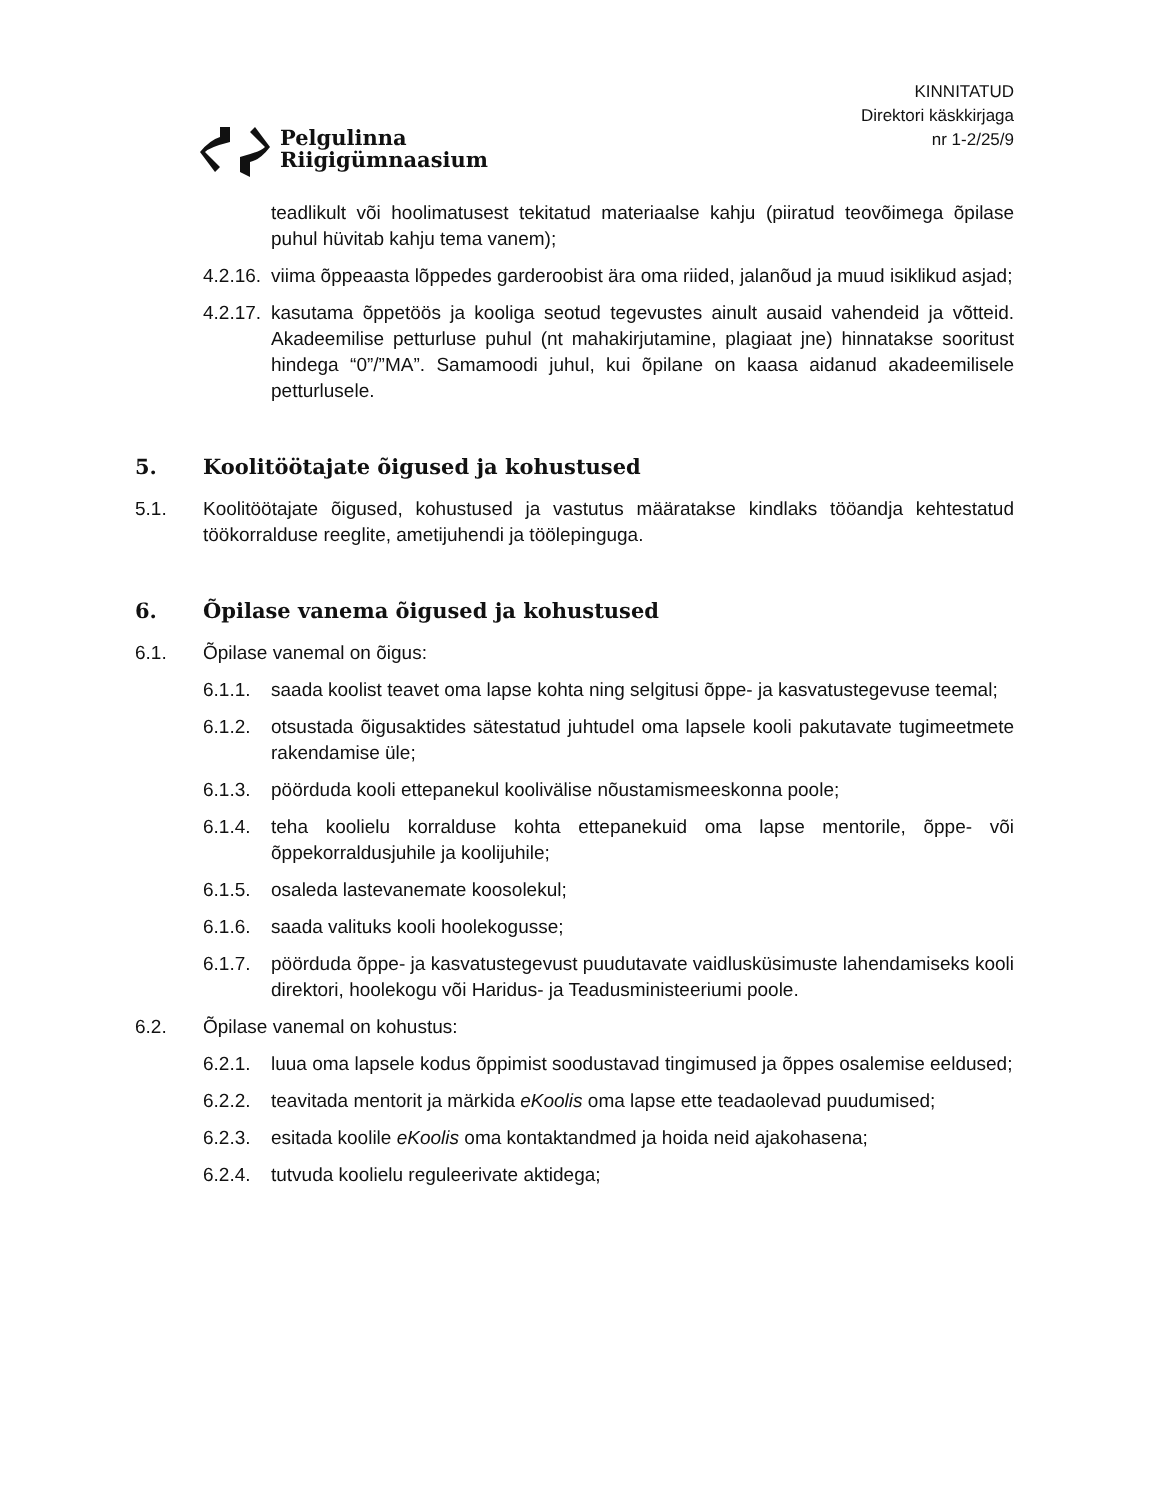Pelgulinna
Riigigümnaasium
KINNITATUD
Direktori käskkirjaga
nr 1-2/25/9
teadlikult või hoolimatusest tekitatud materiaalse kahju (piiratud teovõimega õpilase puhul hüvitab kahju tema vanem);
4.2.16. viima õppeaasta lõppedes garderoobist ära oma riided, jalanõud ja muud isiklikud asjad;
4.2.17. kasutama õppetöös ja kooliga seotud tegevustes ainult ausaid vahendeid ja võtteid. Akadeemilise petturluse puhul (nt mahakirjutamine, plagiaat jne) hinnatakse sooritust hindega “0”/”MA”. Samamoodi juhul, kui õpilane on kaasa aidanud akadeemilisele petturlusele.
5. Koolitöötajate õigused ja kohustused
5.1. Koolitöötajate õigused, kohustused ja vastutus määratakse kindlaks tööandja kehtestatud töökorralduse reeglite, ametijuhendi ja töölepinguga.
6. Õpilase vanema õigused ja kohustused
6.1. Õpilase vanemal on õigus:
6.1.1. saada koolist teavet oma lapse kohta ning selgitusi õppe- ja kasvatustegevuse teemal;
6.1.2. otsustada õigusaktides sätestatud juhtudel oma lapsele kooli pakutavate tugimeetmete rakendamise üle;
6.1.3. pöörduda kooli ettepanekul koolivälise nõustamismeeskonna poole;
6.1.4. teha koolielu korralduse kohta ettepanekuid oma lapse mentorile, õppe- või õppekorraldusjuhile ja koolijuhile;
6.1.5. osaleda lastevanemate koosolekul;
6.1.6. saada valituks kooli hoolekogusse;
6.1.7. pöörduda õppe- ja kasvatustegevust puudutavate vaidlusküsimuste lahendamiseks kooli direktori, hoolekogu või Haridus- ja Teadusministeeriumi poole.
6.2. Õpilase vanemal on kohustus:
6.2.1. luua oma lapsele kodus õppimist soodustavad tingimused ja õppes osalemise eeldused;
6.2.2. teavitada mentorit ja märkida eKoolis oma lapse ette teadaolevad puudumised;
6.2.3. esitada koolile eKoolis oma kontaktandmed ja hoida neid ajakohasena;
6.2.4. tutvuda koolielu reguleerivate aktidega;